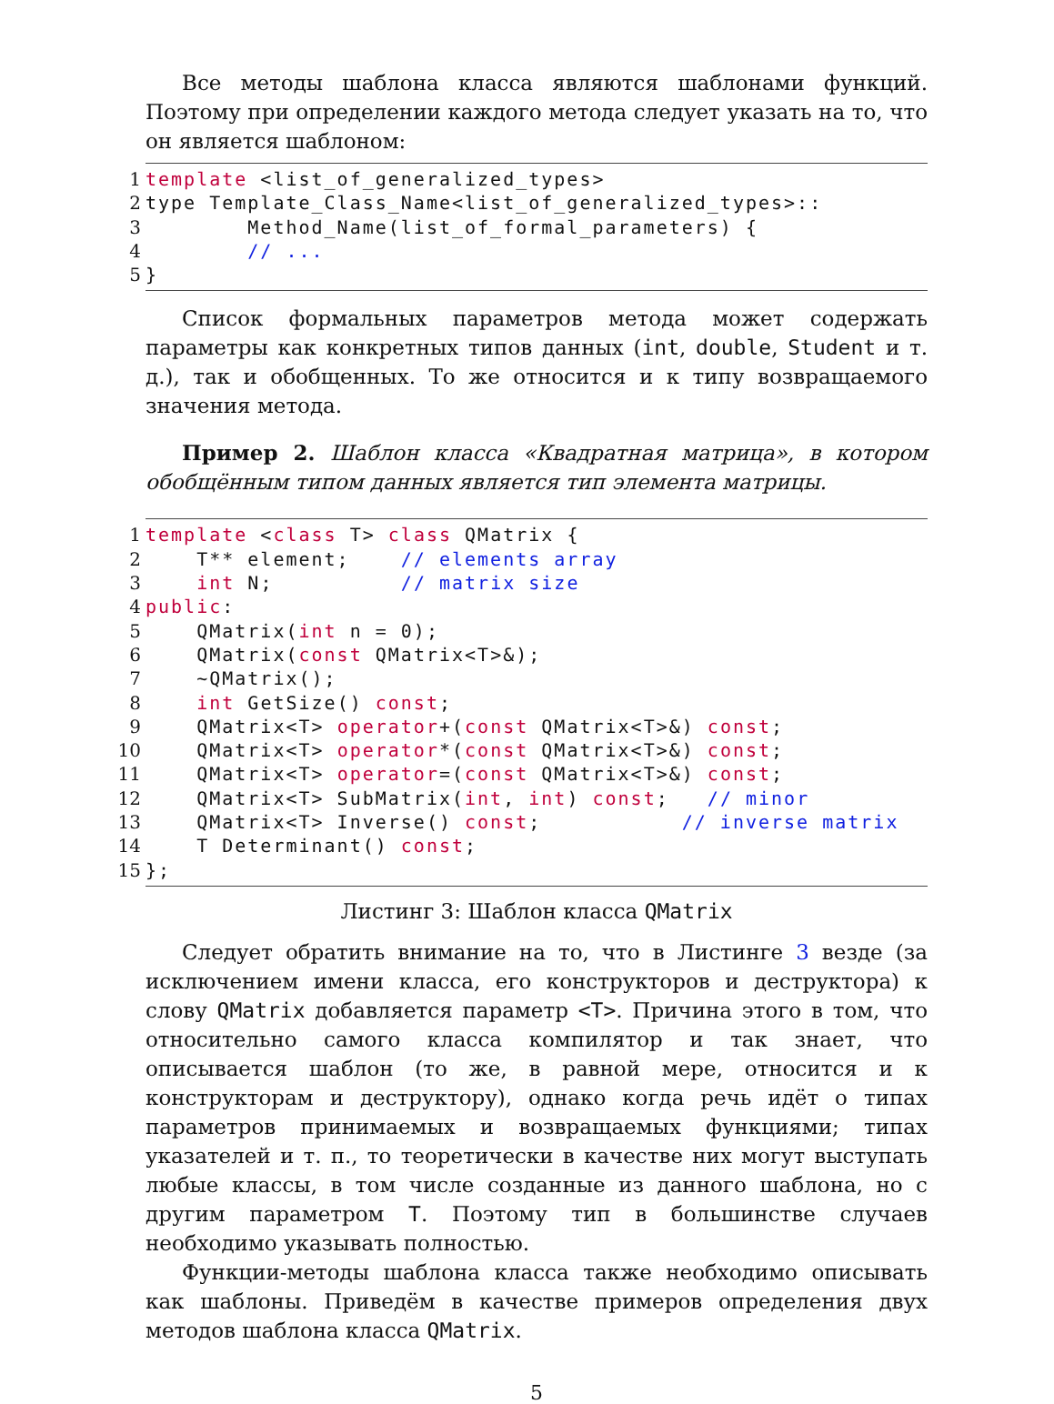Все методы шаблона класса являются шаблонами функций. Поэтому при определении каждого метода следует указать на то, что он является шаблоном:
1 template <list_of_generalized_types>
2 type Template_Class_Name<list_of_generalized_types>::
3 Method_Name(list_of_formal_parameters) {
4 // ...
5 }
Список формальных параметров метода может содержать параметры как конкретных типов данных (int, double, Student и т. д.), так и обобщенных. То же относится и к типу возвращаемого значения метода.
Пример 2. Шаблон класса «Квадратная матрица», в котором обобщённым типом данных является тип элемента матрицы.
1 template <class T> class QMatrix {
2 T** element; // elements array
3 int N; // matrix size
4 public:
5 QMatrix(int n = 0);
6 QMatrix(const QMatrix<T>&);
7 ~QMatrix();
8 int GetSize() const;
9 QMatrix<T> operator+(const QMatrix<T>&) const;
10 QMatrix<T> operator*(const QMatrix<T>&) const;
11 QMatrix<T> operator=(const QMatrix<T>&) const;
12 QMatrix<T> SubMatrix(int, int) const; // minor
13 QMatrix<T> Inverse() const; // inverse matrix
14 T Determinant() const;
15 };
Листинг 3: Шаблон класса QMatrix
Следует обратить внимание на то, что в Листинге 3 везде (за исключением имени класса, его конструкторов и деструктора) к слову QMatrix добавляется параметр <T>. Причина этого в том, что относительно самого класса компилятор и так знает, что описывается шаблон (то же, в равной мере, относится и к конструкторам и деструктору), однако когда речь идёт о типах параметров принимаемых и возвращаемых функциями; типах указателей и т. п., то теоретически в качестве них могут выступать любые классы, в том числе созданные из данного шаблона, но с другим параметром T. Поэтому тип в большинстве случаев необходимо указывать полностью.
Функции-методы шаблона класса также необходимо описывать как шаблоны. Приведём в качестве примеров определения двух методов шаблона класса QMatrix.
5